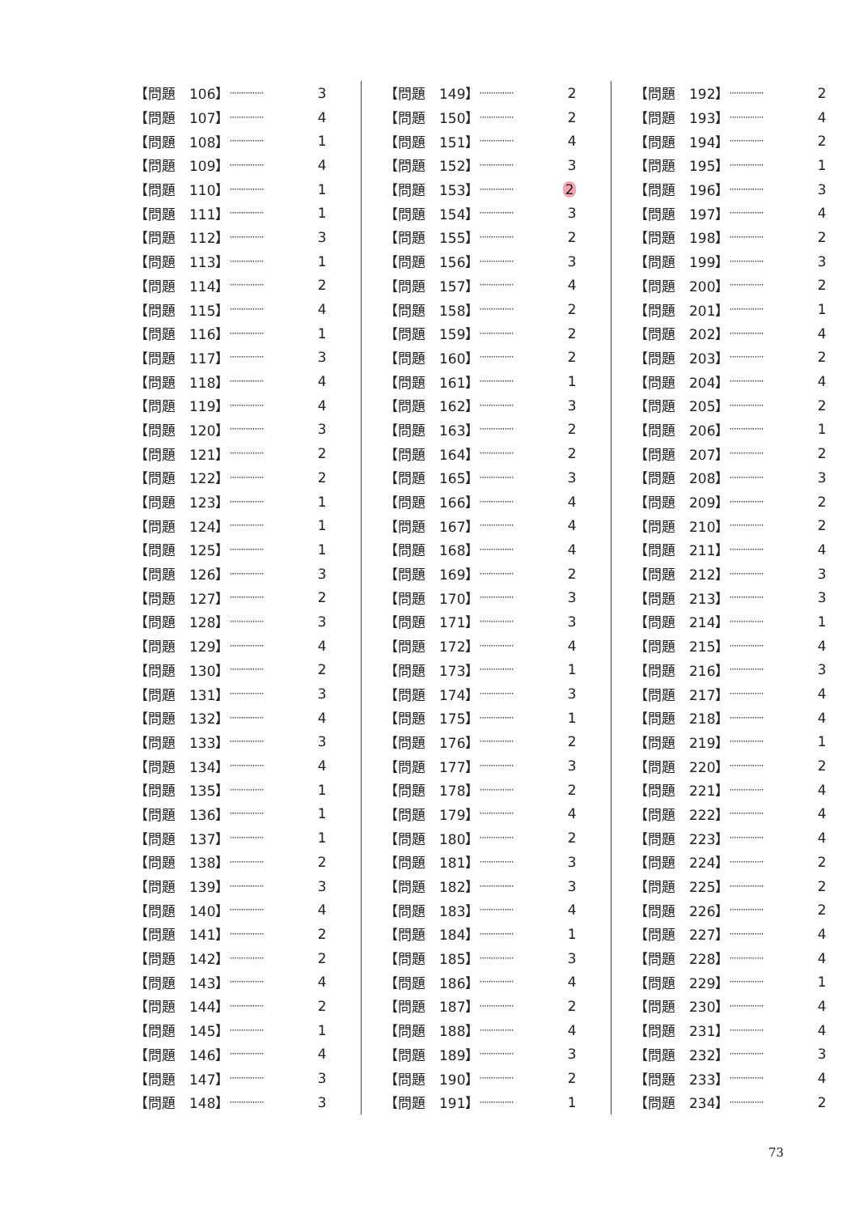| 【問題 106】 | ··············· | 3 |
| 【問題 107】 | ··············· | 4 |
| 【問題 108】 | ··············· | 1 |
| 【問題 109】 | ··············· | 4 |
| 【問題 110】 | ··············· | 1 |
| 【問題 111】 | ··············· | 1 |
| 【問題 112】 | ··············· | 3 |
| 【問題 113】 | ··············· | 1 |
| 【問題 114】 | ··············· | 2 |
| 【問題 115】 | ··············· | 4 |
| 【問題 116】 | ··············· | 1 |
| 【問題 117】 | ··············· | 3 |
| 【問題 118】 | ··············· | 4 |
| 【問題 119】 | ··············· | 4 |
| 【問題 120】 | ··············· | 3 |
| 【問題 121】 | ··············· | 2 |
| 【問題 122】 | ··············· | 2 |
| 【問題 123】 | ··············· | 1 |
| 【問題 124】 | ··············· | 1 |
| 【問題 125】 | ··············· | 1 |
| 【問題 126】 | ··············· | 3 |
| 【問題 127】 | ··············· | 2 |
| 【問題 128】 | ··············· | 3 |
| 【問題 129】 | ··············· | 4 |
| 【問題 130】 | ··············· | 2 |
| 【問題 131】 | ··············· | 3 |
| 【問題 132】 | ··············· | 4 |
| 【問題 133】 | ··············· | 3 |
| 【問題 134】 | ··············· | 4 |
| 【問題 135】 | ··············· | 1 |
| 【問題 136】 | ··············· | 1 |
| 【問題 137】 | ··············· | 1 |
| 【問題 138】 | ··············· | 2 |
| 【問題 139】 | ··············· | 3 |
| 【問題 140】 | ··············· | 4 |
| 【問題 141】 | ··············· | 2 |
| 【問題 142】 | ··············· | 2 |
| 【問題 143】 | ··············· | 4 |
| 【問題 144】 | ··············· | 2 |
| 【問題 145】 | ··············· | 1 |
| 【問題 146】 | ··············· | 4 |
| 【問題 147】 | ··············· | 3 |
| 【問題 148】 | ··············· | 3 |
| 【問題 149】 | ··············· | 2 |
| 【問題 150】 | ··············· | 2 |
| 【問題 151】 | ··············· | 4 |
| 【問題 152】 | ··············· | 3 |
| 【問題 153】 | ··············· | 2 |
| 【問題 154】 | ··············· | 3 |
| 【問題 155】 | ··············· | 2 |
| 【問題 156】 | ··············· | 3 |
| 【問題 157】 | ··············· | 4 |
| 【問題 158】 | ··············· | 2 |
| 【問題 159】 | ··············· | 2 |
| 【問題 160】 | ··············· | 2 |
| 【問題 161】 | ··············· | 1 |
| 【問題 162】 | ··············· | 3 |
| 【問題 163】 | ··············· | 2 |
| 【問題 164】 | ··············· | 2 |
| 【問題 165】 | ··············· | 3 |
| 【問題 166】 | ··············· | 4 |
| 【問題 167】 | ··············· | 4 |
| 【問題 168】 | ··············· | 4 |
| 【問題 169】 | ··············· | 2 |
| 【問題 170】 | ··············· | 3 |
| 【問題 171】 | ··············· | 3 |
| 【問題 172】 | ··············· | 4 |
| 【問題 173】 | ··············· | 1 |
| 【問題 174】 | ··············· | 3 |
| 【問題 175】 | ··············· | 1 |
| 【問題 176】 | ··············· | 2 |
| 【問題 177】 | ··············· | 3 |
| 【問題 178】 | ··············· | 2 |
| 【問題 179】 | ··············· | 4 |
| 【問題 180】 | ··············· | 2 |
| 【問題 181】 | ··············· | 3 |
| 【問題 182】 | ··············· | 3 |
| 【問題 183】 | ··············· | 4 |
| 【問題 184】 | ··············· | 1 |
| 【問題 185】 | ··············· | 3 |
| 【問題 186】 | ··············· | 4 |
| 【問題 187】 | ··············· | 2 |
| 【問題 188】 | ··············· | 4 |
| 【問題 189】 | ··············· | 3 |
| 【問題 190】 | ··············· | 2 |
| 【問題 191】 | ··············· | 1 |
| 【問題 192】 | ··············· | 2 |
| 【問題 193】 | ··············· | 4 |
| 【問題 194】 | ··············· | 2 |
| 【問題 195】 | ··············· | 1 |
| 【問題 196】 | ··············· | 3 |
| 【問題 197】 | ··············· | 4 |
| 【問題 198】 | ··············· | 2 |
| 【問題 199】 | ··············· | 3 |
| 【問題 200】 | ··············· | 2 |
| 【問題 201】 | ··············· | 1 |
| 【問題 202】 | ··············· | 4 |
| 【問題 203】 | ··············· | 2 |
| 【問題 204】 | ··············· | 4 |
| 【問題 205】 | ··············· | 2 |
| 【問題 206】 | ··············· | 1 |
| 【問題 207】 | ··············· | 2 |
| 【問題 208】 | ··············· | 3 |
| 【問題 209】 | ··············· | 2 |
| 【問題 210】 | ··············· | 2 |
| 【問題 211】 | ··············· | 4 |
| 【問題 212】 | ··············· | 3 |
| 【問題 213】 | ··············· | 3 |
| 【問題 214】 | ··············· | 1 |
| 【問題 215】 | ··············· | 4 |
| 【問題 216】 | ··············· | 3 |
| 【問題 217】 | ··············· | 4 |
| 【問題 218】 | ··············· | 4 |
| 【問題 219】 | ··············· | 1 |
| 【問題 220】 | ··············· | 2 |
| 【問題 221】 | ··············· | 4 |
| 【問題 222】 | ··············· | 4 |
| 【問題 223】 | ··············· | 4 |
| 【問題 224】 | ··············· | 2 |
| 【問題 225】 | ··············· | 2 |
| 【問題 226】 | ··············· | 2 |
| 【問題 227】 | ··············· | 4 |
| 【問題 228】 | ··············· | 4 |
| 【問題 229】 | ··············· | 1 |
| 【問題 230】 | ··············· | 4 |
| 【問題 231】 | ··············· | 4 |
| 【問題 232】 | ··············· | 3 |
| 【問題 233】 | ··············· | 4 |
| 【問題 234】 | ··············· | 2 |
73